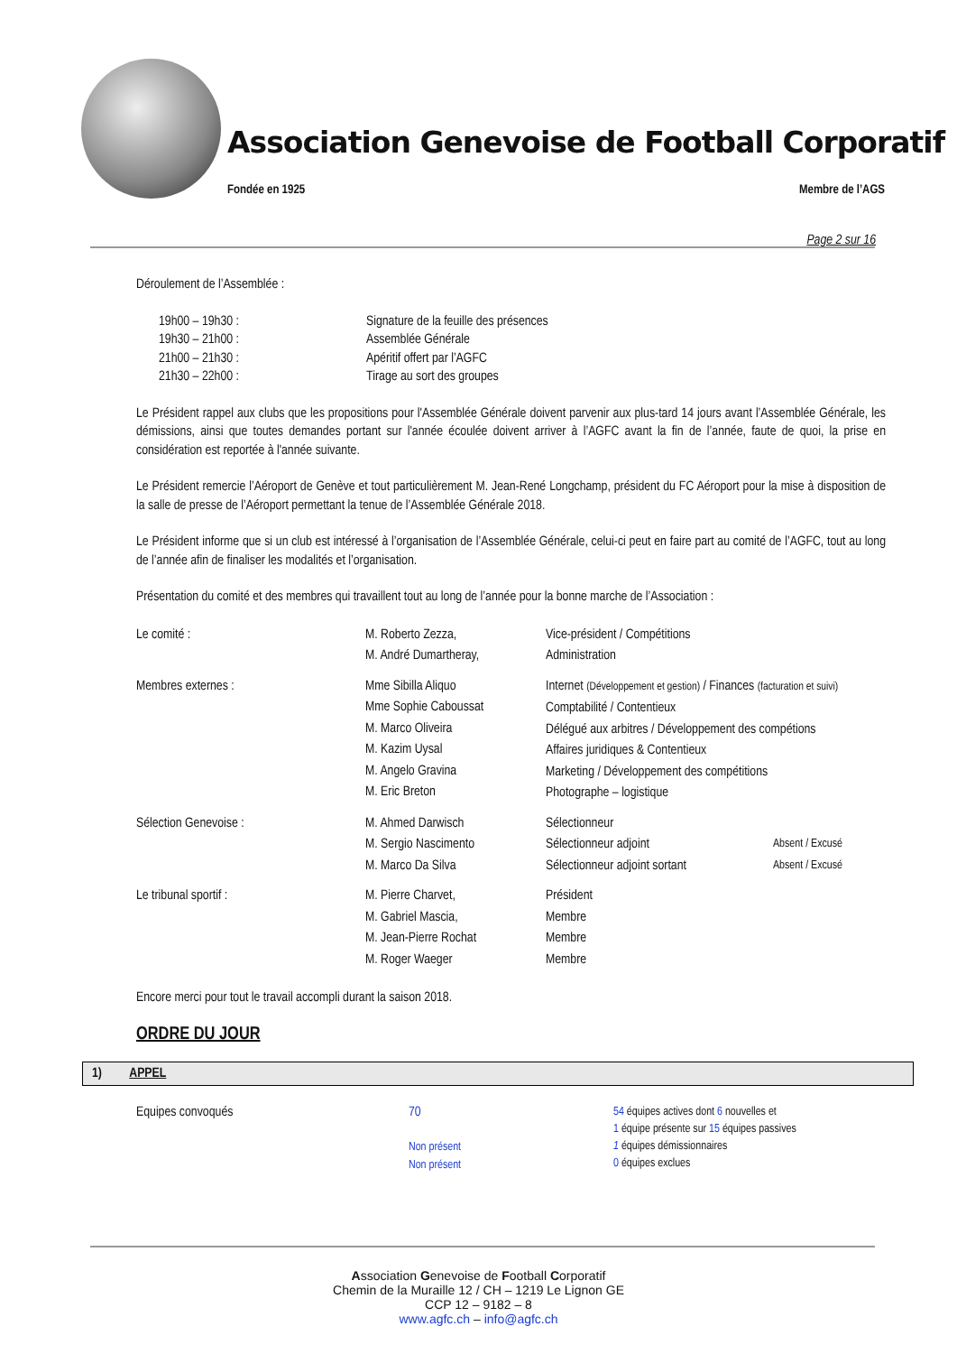Association Genevoise de Football Corporatif
Fondée en 1925 Membre de l’AGS
Page 2 sur 16
Déroulement de l’Assemblée :
| 19h00 – 19h30 : | Signature de la feuille des présences |
| 19h30 – 21h00 : | Assemblée Générale |
| 21h00 – 21h30 : | Apéritif offert par l’AGFC |
| 21h30 – 22h00 : | Tirage au sort des groupes |
Le Président rappel aux clubs que les propositions pour l'Assemblée Générale doivent parvenir aux plus-tard 14 jours avant l’Assemblée Générale, les démissions, ainsi que toutes demandes portant sur l'année écoulée doivent arriver à l’AGFC avant la fin de l’année, faute de quoi, la prise en considération est reportée à l'année suivante.
Le Président remercie l’Aéroport de Genève et tout particulièrement M. Jean-René Longchamp, président du FC Aéroport pour la mise à disposition de la salle de presse de l’Aéroport permettant la tenue de l’Assemblée Générale 2018.
Le Président informe que si un club est intéressé à l’organisation de l’Assemblée Générale, celui-ci peut en faire part au comité de l’AGFC, tout au long de l’année afin de finaliser les modalités et l’organisation.
Présentation du comité et des membres qui travaillent tout au long de l’année pour la bonne marche de l’Association :
| Le comité : | M. Roberto Zezza, M. André Dumartheray, | Vice-président / Compétitions Administration | |
| Membres externes : | Mme Sibilla Aliquo Mme Sophie Caboussat M. Marco Oliveira M. Kazim Uysal M. Angelo Gravina M. Eric Breton | Internet (Développement et gestion) / Finances (facturation et suivi) Comptabilité / Contentieux Délégué aux arbitres / Développement des compétions Affaires juridiques & Contentieux Marketing / Développement des compétitions Photographe – logistique | |
| Sélection Genevoise : | M. Ahmed Darwisch M. Sergio Nascimento M. Marco Da Silva | Sélectionneur Sélectionneur adjoint Sélectionneur adjoint sortant | Absent / Excusé Absent / Excusé |
| Le tribunal sportif : | M. Pierre Charvet, M. Gabriel Mascia, M. Jean-Pierre Rochat M. Roger Waeger | Président Membre Membre Membre | |
Encore merci pour tout le travail accompli durant la saison 2018.
ORDRE DU JOUR
1) APPEL
| Equipes convoqués | 70 Non présent Non présent | 54 équipes actives dont 6 nouvelles et 1 équipe présente sur 15 équipes passives 1 équipes démissionnaires 0 équipes exclues |
Association Genevoise de Football Corporatif
Chemin de la Muraille 12 / CH – 1219 Le Lignon GE
CCP 12 – 9182 – 8
www.agfc.ch – info@agfc.ch